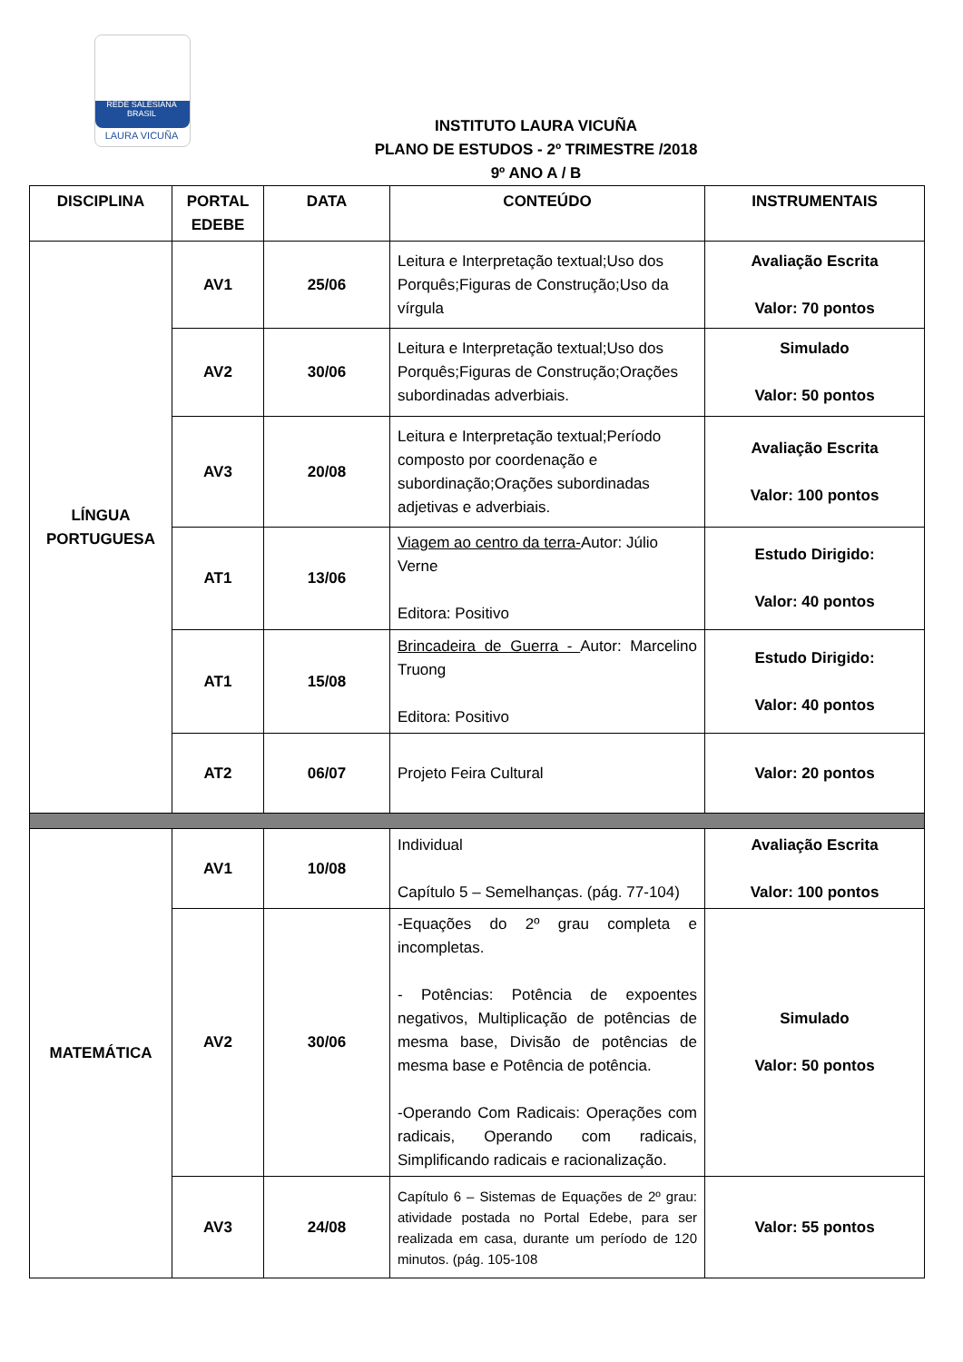REDE SALESIANA BRASIL
LAURA VICUÑA
INSTITUTO LAURA VICUÑA
PLANO DE ESTUDOS - 2º TRIMESTRE /2018
9º ANO A / B
| DISCIPLINA | PORTAL EDEBE | DATA | CONTEÚDO | INSTRUMENTAIS |
| --- | --- | --- | --- | --- |
| LÍNGUA PORTUGUESA | AV1 | 25/06 | Leitura e Interpretação textual;Uso dos Porquês;Figuras de Construção;Uso da vírgula | Avaliação Escrita Valor: 70 pontos |
| | AV2 | 30/06 | Leitura e Interpretação textual;Uso dos Porquês;Figuras de Construção;Orações subordinadas adverbiais. | Simulado Valor: 50 pontos |
| | AV3 | 20/08 | Leitura e Interpretação textual;Período composto por coordenação e subordinação;Orações subordinadas adjetivas e adverbiais. | Avaliação Escrita Valor: 100 pontos |
| | AT1 | 13/06 | Viagem ao centro da terra- Autor: Júlio Verne Editora: Positivo | Estudo Dirigido: Valor: 40 pontos |
| | AT1 | 15/08 | Brincadeira de Guerra - Autor: Marcelino Truong Editora: Positivo | Estudo Dirigido: Valor: 40 pontos |
| | AT2 | 06/07 | Projeto Feira Cultural | Valor: 20 pontos |
| MATEMÁTICA | AV1 | 10/08 | Individual Capítulo 5 – Semelhanças. (pág. 77-104) | Avaliação Escrita Valor: 100 pontos |
| | AV2 | 30/06 | -Equações do 2º grau completa e incompletas. - Potências: Potência de expoentes negativos, Multiplicação de potências de mesma base, Divisão de potências de mesma base e Potência de potência. -Operando Com Radicais: Operações com radicais, Operando com radicais, Simplificando radicais e racionalização. | Simulado Valor: 50 pontos |
| | AV3 | 24/08 | Capítulo 6 – Sistemas de Equações de 2º grau: atividade postada no Portal Edebe, para ser realizada em casa, durante um período de 120 minutos. (pág. 105-108 | Valor: 55 pontos |